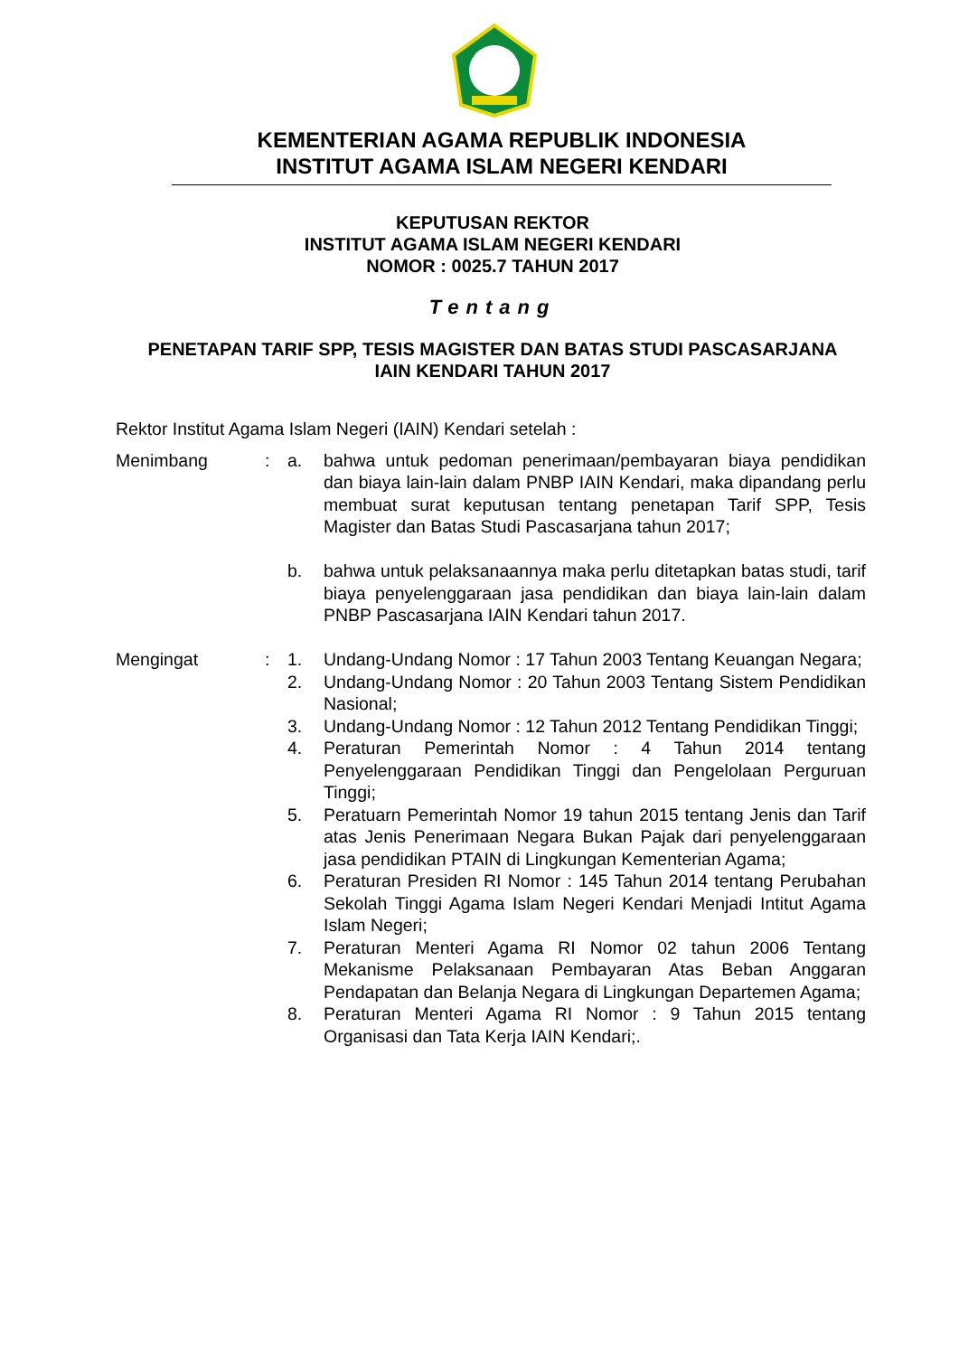KEMENTERIAN AGAMA REPUBLIK INDONESIA
INSTITUT AGAMA ISLAM NEGERI KENDARI
KEPUTUSAN REKTOR
INSTITUT AGAMA ISLAM NEGERI KENDARI
NOMOR : 0025.7 TAHUN 2017
Tentang
PENETAPAN TARIF SPP, TESIS MAGISTER DAN BATAS STUDI PASCASARJANA
IAIN KENDARI TAHUN 2017
Rektor Institut Agama Islam Negeri (IAIN) Kendari setelah :
| Menimbang | : | a. | bahwa untuk pedoman penerimaan/pembayaran biaya pendidikan dan biaya lain-lain dalam PNBP IAIN Kendari, maka dipandang perlu membuat surat keputusan tentang penetapan Tarif SPP, Tesis Magister dan Batas Studi Pascasarjana tahun 2017; |
| | | b. | bahwa untuk pelaksanaannya maka perlu ditetapkan batas studi, tarif biaya penyelenggaraan jasa pendidikan dan biaya lain-lain dalam PNBP Pascasarjana IAIN Kendari tahun 2017. |
| Mengingat | : | 1. | Undang-Undang Nomor : 17 Tahun 2003 Tentang Keuangan Negara; |
| | | 2. | Undang-Undang Nomor : 20 Tahun 2003 Tentang Sistem Pendidikan Nasional; |
| | | 3. | Undang-Undang Nomor : 12 Tahun 2012 Tentang Pendidikan Tinggi; |
| | | 4. | Peraturan Pemerintah Nomor : 4 Tahun 2014 tentang Penyelenggaraan Pendidikan Tinggi dan Pengelolaan Perguruan Tinggi; |
| | | 5. | Peratuarn Pemerintah Nomor 19 tahun 2015 tentang Jenis dan Tarif atas Jenis Penerimaan Negara Bukan Pajak dari penyelenggaraan jasa pendidikan PTAIN di Lingkungan Kementerian Agama; |
| | | 6. | Peraturan Presiden RI Nomor : 145 Tahun 2014 tentang Perubahan Sekolah Tinggi Agama Islam Negeri Kendari Menjadi Intitut Agama Islam Negeri; |
| | | 7. | Peraturan Menteri Agama RI Nomor 02 tahun 2006 Tentang Mekanisme Pelaksanaan Pembayaran Atas Beban Anggaran Pendapatan dan Belanja Negara di Lingkungan Departemen Agama; |
| | | 8. | Peraturan Menteri Agama RI Nomor : 9 Tahun 2015 tentang Organisasi dan Tata Kerja IAIN Kendari;. |